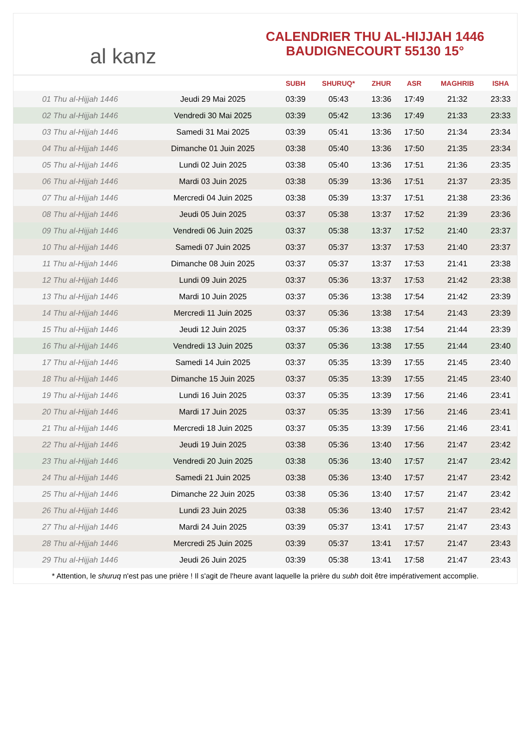al kanz
CALENDRIER THU AL-HIJJAH 1446
BAUDIGNECOURT 55130 15°
| | | SUBH | SHURUQ* | ZHUR | ASR | MAGHRIB | ISHA |
| --- | --- | --- | --- | --- | --- | --- | --- |
| 01 Thu al-Hijjah 1446 | Jeudi 29 Mai 2025 | 03:39 | 05:43 | 13:36 | 17:49 | 21:32 | 23:33 |
| 02 Thu al-Hijjah 1446 | Vendredi 30 Mai 2025 | 03:39 | 05:42 | 13:36 | 17:49 | 21:33 | 23:33 |
| 03 Thu al-Hijjah 1446 | Samedi 31 Mai 2025 | 03:39 | 05:41 | 13:36 | 17:50 | 21:34 | 23:34 |
| 04 Thu al-Hijjah 1446 | Dimanche 01 Juin 2025 | 03:38 | 05:40 | 13:36 | 17:50 | 21:35 | 23:34 |
| 05 Thu al-Hijjah 1446 | Lundi 02 Juin 2025 | 03:38 | 05:40 | 13:36 | 17:51 | 21:36 | 23:35 |
| 06 Thu al-Hijjah 1446 | Mardi 03 Juin 2025 | 03:38 | 05:39 | 13:36 | 17:51 | 21:37 | 23:35 |
| 07 Thu al-Hijjah 1446 | Mercredi 04 Juin 2025 | 03:38 | 05:39 | 13:37 | 17:51 | 21:38 | 23:36 |
| 08 Thu al-Hijjah 1446 | Jeudi 05 Juin 2025 | 03:37 | 05:38 | 13:37 | 17:52 | 21:39 | 23:36 |
| 09 Thu al-Hijjah 1446 | Vendredi 06 Juin 2025 | 03:37 | 05:38 | 13:37 | 17:52 | 21:40 | 23:37 |
| 10 Thu al-Hijjah 1446 | Samedi 07 Juin 2025 | 03:37 | 05:37 | 13:37 | 17:53 | 21:40 | 23:37 |
| 11 Thu al-Hijjah 1446 | Dimanche 08 Juin 2025 | 03:37 | 05:37 | 13:37 | 17:53 | 21:41 | 23:38 |
| 12 Thu al-Hijjah 1446 | Lundi 09 Juin 2025 | 03:37 | 05:36 | 13:37 | 17:53 | 21:42 | 23:38 |
| 13 Thu al-Hijjah 1446 | Mardi 10 Juin 2025 | 03:37 | 05:36 | 13:38 | 17:54 | 21:42 | 23:39 |
| 14 Thu al-Hijjah 1446 | Mercredi 11 Juin 2025 | 03:37 | 05:36 | 13:38 | 17:54 | 21:43 | 23:39 |
| 15 Thu al-Hijjah 1446 | Jeudi 12 Juin 2025 | 03:37 | 05:36 | 13:38 | 17:54 | 21:44 | 23:39 |
| 16 Thu al-Hijjah 1446 | Vendredi 13 Juin 2025 | 03:37 | 05:36 | 13:38 | 17:55 | 21:44 | 23:40 |
| 17 Thu al-Hijjah 1446 | Samedi 14 Juin 2025 | 03:37 | 05:35 | 13:39 | 17:55 | 21:45 | 23:40 |
| 18 Thu al-Hijjah 1446 | Dimanche 15 Juin 2025 | 03:37 | 05:35 | 13:39 | 17:55 | 21:45 | 23:40 |
| 19 Thu al-Hijjah 1446 | Lundi 16 Juin 2025 | 03:37 | 05:35 | 13:39 | 17:56 | 21:46 | 23:41 |
| 20 Thu al-Hijjah 1446 | Mardi 17 Juin 2025 | 03:37 | 05:35 | 13:39 | 17:56 | 21:46 | 23:41 |
| 21 Thu al-Hijjah 1446 | Mercredi 18 Juin 2025 | 03:37 | 05:35 | 13:39 | 17:56 | 21:46 | 23:41 |
| 22 Thu al-Hijjah 1446 | Jeudi 19 Juin 2025 | 03:38 | 05:36 | 13:40 | 17:56 | 21:47 | 23:42 |
| 23 Thu al-Hijjah 1446 | Vendredi 20 Juin 2025 | 03:38 | 05:36 | 13:40 | 17:57 | 21:47 | 23:42 |
| 24 Thu al-Hijjah 1446 | Samedi 21 Juin 2025 | 03:38 | 05:36 | 13:40 | 17:57 | 21:47 | 23:42 |
| 25 Thu al-Hijjah 1446 | Dimanche 22 Juin 2025 | 03:38 | 05:36 | 13:40 | 17:57 | 21:47 | 23:42 |
| 26 Thu al-Hijjah 1446 | Lundi 23 Juin 2025 | 03:38 | 05:36 | 13:40 | 17:57 | 21:47 | 23:42 |
| 27 Thu al-Hijjah 1446 | Mardi 24 Juin 2025 | 03:39 | 05:37 | 13:41 | 17:57 | 21:47 | 23:43 |
| 28 Thu al-Hijjah 1446 | Mercredi 25 Juin 2025 | 03:39 | 05:37 | 13:41 | 17:57 | 21:47 | 23:43 |
| 29 Thu al-Hijjah 1446 | Jeudi 26 Juin 2025 | 03:39 | 05:38 | 13:41 | 17:58 | 21:47 | 23:43 |
* Attention, le shuruq n'est pas une prière ! Il s'agit de l'heure avant laquelle la prière du subh doit être impérativement accomplie.